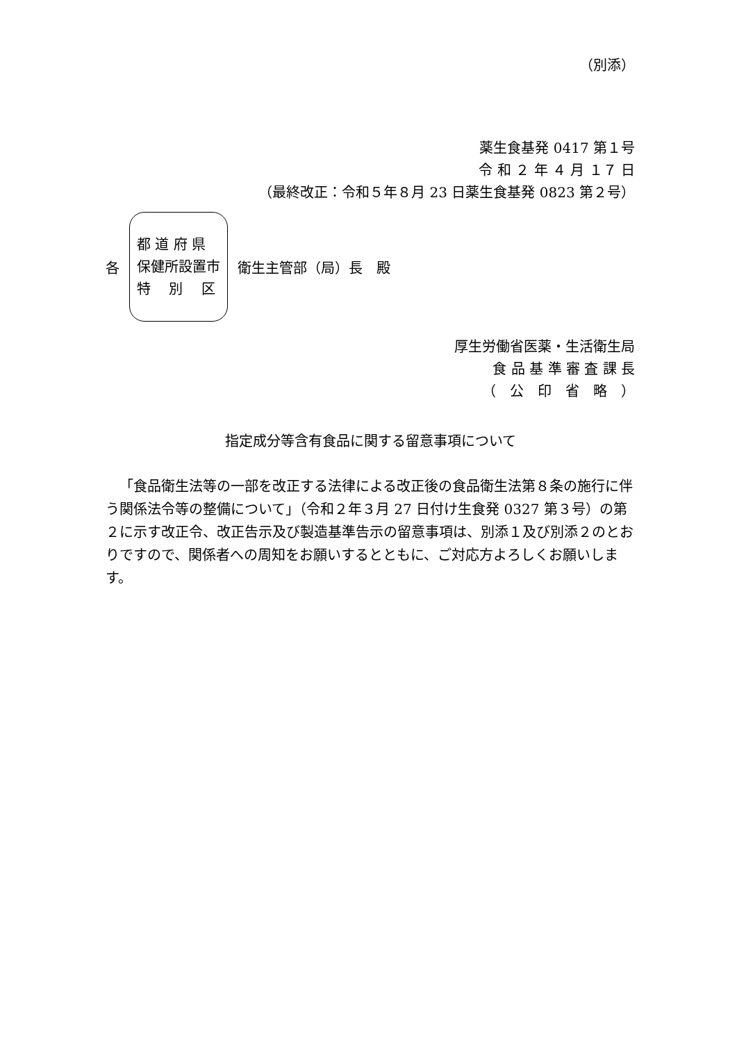（別添）
薬生食基発 0417 第１号
令 和 ２ 年 ４ 月 １７ 日
（最終改正：令和５年８月 23 日薬生食基発 0823 第２号）
各
都 道 府 県
保健所設置市
特　 別　 区
衛生主管部（局）長　殿
厚生労働省医薬・生活衛生局
食 品 基 準 審 査 課 長
（　公　印　省　略　）
指定成分等含有食品に関する留意事項について
「食品衛生法等の一部を改正する法律による改正後の食品衛生法第８条の施行に伴う関係法令等の整備について」（令和２年３月 27 日付け生食発 0327 第３号）の第２に示す改正令、改正告示及び製造基準告示の留意事項は、別添１及び別添２のとおりですので、関係者への周知をお願いするとともに、ご対応方よろしくお願いします。